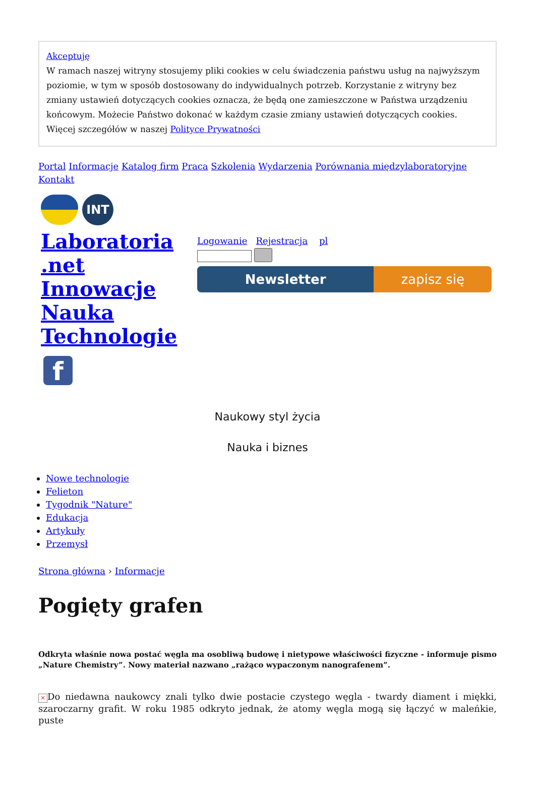Akceptuję
W ramach naszej witryny stosujemy pliki cookies w celu świadczenia państwu usług na najwyższym poziomie, w tym w sposób dostosowany do indywidualnych potrzeb. Korzystanie z witryny bez zmiany ustawień dotyczących cookies oznacza, że będą one zamieszczone w Państwa urządzeniu końcowym. Możecie Państwo dokonać w każdym czasie zmiany ustawień dotyczących cookies. Więcej szczegółów w naszej Polityce Prywatności
Portal Informacje Katalog firm Praca Szkolenia Wydarzenia Porównania międzylaboratoryjne Kontakt
INT
Laboratoria .net Innowacje Nauka Technologie
f
Logowanie Rejestracja pl
Newsletter zapisz się
Naukowy styl życia
Nauka i biznes
Nowe technologie
Felieton
Tygodnik "Nature"
Edukacja
Artykuły
Przemysł
Strona główna › Informacje
Pogięty grafen
Odkryta właśnie nowa postać węgla ma osobliwą budowę i nietypowe właściwości fizyczne - informuje pismo „Nature Chemistry”. Nowy materiał nazwano „rażąco wypaczonym nanografenem”.
× Do niedawna naukowcy znali tylko dwie postacie czystego węgla - twardy diament i miękki, szaroczarny grafit. W roku 1985 odkryto jednak, że atomy węgla mogą się łączyć w maleńkie, puste